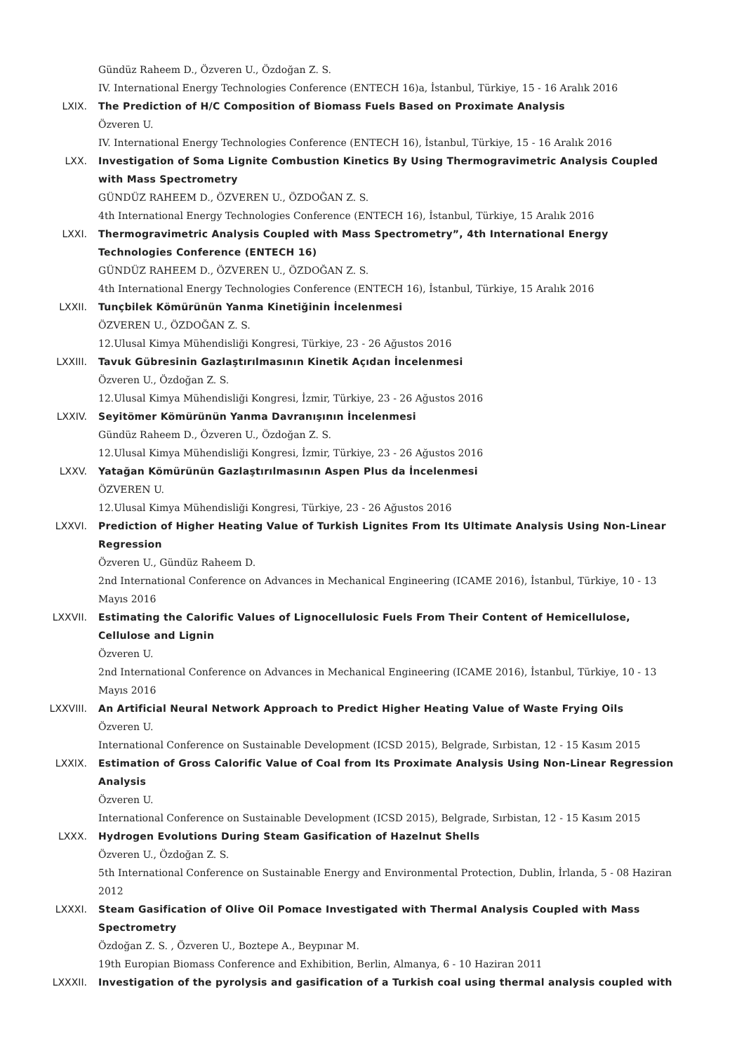Gündüz Raheem D., Özveren U., Özdoğan Z. S.
IV. International Energy Technologies Conference (ENTECH 16)a, İstanbul, Türkiye, 15 - 16 Aralık 2016
LXIX. The Prediction of H/C Composition of Biomass Fuels Based on Proximate Analysis
Özveren U.
IV. International Energy Technologies Conference (ENTECH 16), İstanbul, Türkiye, 15 - 16 Aralık 2016
LXX. Investigation of Soma Lignite Combustion Kinetics By Using Thermogravimetric Analysis Coupled with Mass Spectrometry
GÜNDÜZ RAHEEM D., ÖZVEREN U., ÖZDOĞAN Z. S.
4th International Energy Technologies Conference (ENTECH 16), İstanbul, Türkiye, 15 Aralık 2016
LXXI. Thermogravimetric Analysis Coupled with Mass Spectrometry”, 4th International Energy Technologies Conference (ENTECH 16)
GÜNDÜZ RAHEEM D., ÖZVEREN U., ÖZDOĞAN Z. S.
4th International Energy Technologies Conference (ENTECH 16), İstanbul, Türkiye, 15 Aralık 2016
LXXII. Tunçbilek Kömürünün Yanma Kinetiğinin İncelenmesi
ÖZVEREN U., ÖZDOĞAN Z. S.
12.Ulusal Kimya Mühendisliği Kongresi, Türkiye, 23 - 26 Ağustos 2016
LXXIII. Tavuk Gübresinin Gazlaştırılmasının Kinetik Açıdan İncelenmesi
Özveren U., Özdoğan Z. S.
12.Ulusal Kimya Mühendisliği Kongresi, İzmir, Türkiye, 23 - 26 Ağustos 2016
LXXIV. Seyitömer Kömürünün Yanma Davranışının İncelenmesi
Gündüz Raheem D., Özveren U., Özdoğan Z. S.
12.Ulusal Kimya Mühendisliği Kongresi, İzmir, Türkiye, 23 - 26 Ağustos 2016
LXXV. Yatağan Kömürünün Gazlaştırılmasının Aspen Plus da İncelenmesi
ÖZVEREN U.
12.Ulusal Kimya Mühendisliği Kongresi, Türkiye, 23 - 26 Ağustos 2016
LXXVI. Prediction of Higher Heating Value of Turkish Lignites From Its Ultimate Analysis Using Non-Linear Regression
Özveren U., Gündüz Raheem D.
2nd International Conference on Advances in Mechanical Engineering (ICAME 2016), İstanbul, Türkiye, 10 - 13 Mayıs 2016
LXXVII. Estimating the Calorific Values of Lignocellulosic Fuels From Their Content of Hemicellulose, Cellulose and Lignin
Özveren U.
2nd International Conference on Advances in Mechanical Engineering (ICAME 2016), İstanbul, Türkiye, 10 - 13 Mayıs 2016
LXXVIII. An Artificial Neural Network Approach to Predict Higher Heating Value of Waste Frying Oils
Özveren U.
International Conference on Sustainable Development (ICSD 2015), Belgrade, Sırbistan, 12 - 15 Kasım 2015
LXXIX. Estimation of Gross Calorific Value of Coal from Its Proximate Analysis Using Non-Linear Regression Analysis
Özveren U.
International Conference on Sustainable Development (ICSD 2015), Belgrade, Sırbistan, 12 - 15 Kasım 2015
LXXX. Hydrogen Evolutions During Steam Gasification of Hazelnut Shells
Özveren U., Özdoğan Z. S.
5th International Conference on Sustainable Energy and Environmental Protection, Dublin, İrlanda, 5 - 08 Haziran 2012
LXXXI. Steam Gasification of Olive Oil Pomace Investigated with Thermal Analysis Coupled with Mass Spectrometry
Özdoğan Z. S. , Özveren U., Boztepe A., Beypınar M.
19th Europian Biomass Conference and Exhibition, Berlin, Almanya, 6 - 10 Haziran 2011
LXXXII. Investigation of the pyrolysis and gasification of a Turkish coal using thermal analysis coupled with